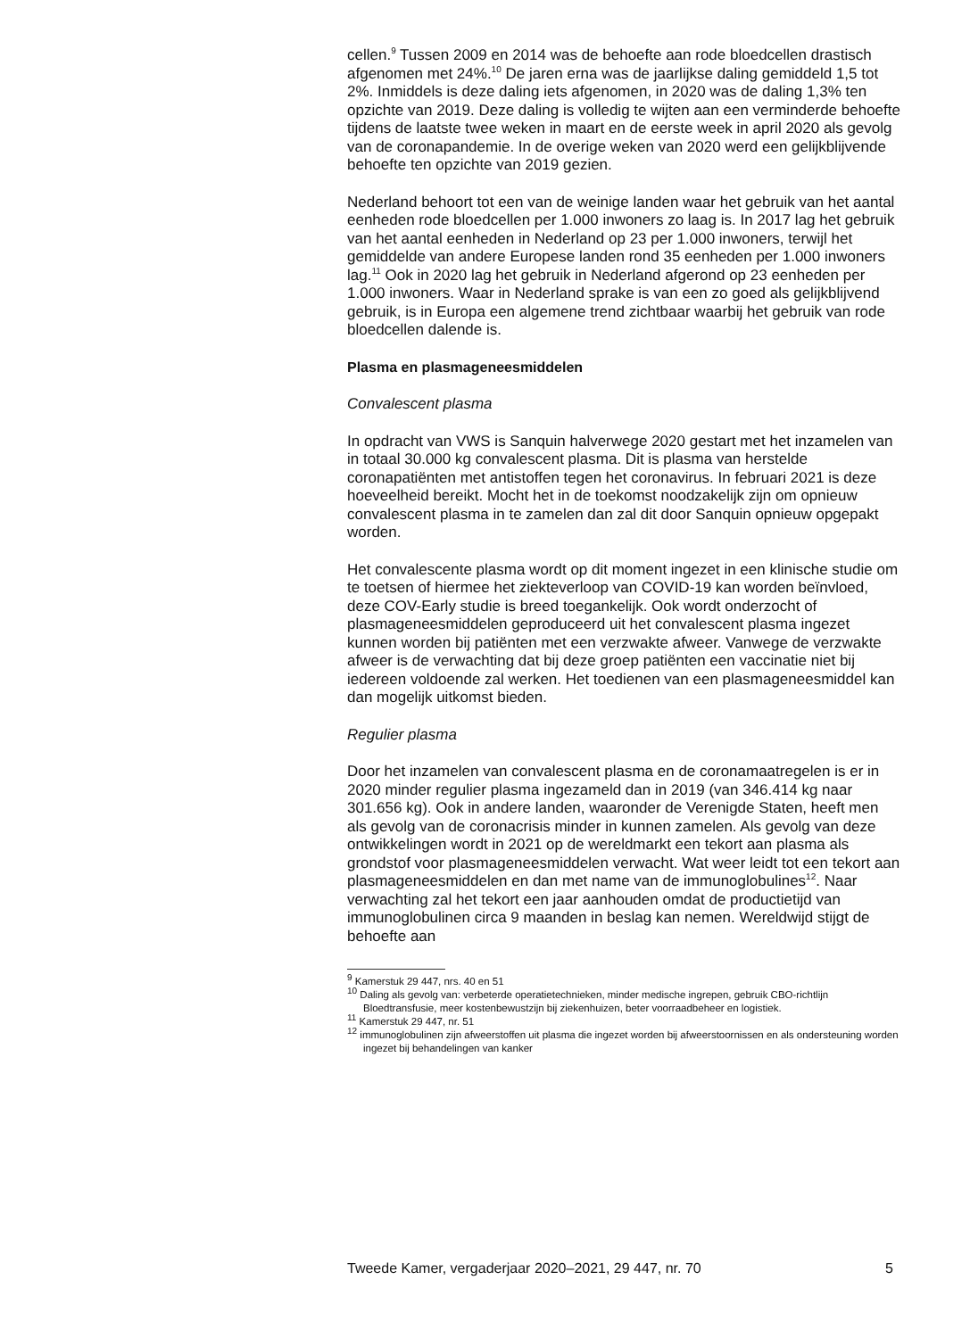cellen.<sup>9</sup> Tussen 2009 en 2014 was de behoefte aan rode bloedcellen drastisch afgenomen met 24%.<sup>10</sup> De jaren erna was de jaarlijkse daling gemiddeld 1,5 tot 2%. Inmiddels is deze daling iets afgenomen, in 2020 was de daling 1,3% ten opzichte van 2019. Deze daling is volledig te wijten aan een verminderde behoefte tijdens de laatste twee weken in maart en de eerste week in april 2020 als gevolg van de coronapandemie. In de overige weken van 2020 werd een gelijkblijvende behoefte ten opzichte van 2019 gezien.
Nederland behoort tot een van de weinige landen waar het gebruik van het aantal eenheden rode bloedcellen per 1.000 inwoners zo laag is. In 2017 lag het gebruik van het aantal eenheden in Nederland op 23 per 1.000 inwoners, terwijl het gemiddelde van andere Europese landen rond 35 eenheden per 1.000 inwoners lag.<sup>11</sup> Ook in 2020 lag het gebruik in Nederland afgerond op 23 eenheden per 1.000 inwoners. Waar in Nederland sprake is van een zo goed als gelijkblijvend gebruik, is in Europa een algemene trend zichtbaar waarbij het gebruik van rode bloedcellen dalende is.
Plasma en plasmageneesmiddelen
Convalescent plasma
In opdracht van VWS is Sanquin halverwege 2020 gestart met het inzamelen van in totaal 30.000 kg convalescent plasma. Dit is plasma van herstelde coronapatiënten met antistoffen tegen het coronavirus. In februari 2021 is deze hoeveelheid bereikt. Mocht het in de toekomst noodzakelijk zijn om opnieuw convalescent plasma in te zamelen dan zal dit door Sanquin opnieuw opgepakt worden.
Het convalescente plasma wordt op dit moment ingezet in een klinische studie om te toetsen of hiermee het ziekteverloop van COVID-19 kan worden beïnvloed, deze COV-Early studie is breed toegankelijk. Ook wordt onderzocht of plasmageneesmiddelen geproduceerd uit het convalescent plasma ingezet kunnen worden bij patiënten met een verzwakte afweer. Vanwege de verzwakte afweer is de verwachting dat bij deze groep patiënten een vaccinatie niet bij iedereen voldoende zal werken. Het toedienen van een plasmageneesmiddel kan dan mogelijk uitkomst bieden.
Regulier plasma
Door het inzamelen van convalescent plasma en de coronamaatregelen is er in 2020 minder regulier plasma ingezameld dan in 2019 (van 346.414 kg naar 301.656 kg). Ook in andere landen, waaronder de Verenigde Staten, heeft men als gevolg van de coronacrisis minder in kunnen zamelen. Als gevolg van deze ontwikkelingen wordt in 2021 op de wereldmarkt een tekort aan plasma als grondstof voor plasmageneesmiddelen verwacht. Wat weer leidt tot een tekort aan plasmageneesmiddelen en dan met name van de immunoglobulines<sup>12</sup>. Naar verwachting zal het tekort een jaar aanhouden omdat de productietijd van immunoglobulinen circa 9 maanden in beslag kan nemen. Wereldwijd stijgt de behoefte aan
<sup>9</sup> Kamerstuk 29 447, nrs. 40 en 51
<sup>10</sup> Daling als gevolg van: verbeterde operatietechnieken, minder medische ingrepen, gebruik CBO-richtlijn Bloedtransfusie, meer kostenbewustzijn bij ziekenhuizen, beter voorraadbeheer en logistiek.
<sup>11</sup> Kamerstuk 29 447, nr. 51
<sup>12</sup> immunoglobulinen zijn afweerstoffen uit plasma die ingezet worden bij afweerstoornissen en als ondersteuning worden ingezet bij behandelingen van kanker
Tweede Kamer, vergaderjaar 2020–2021, 29 447, nr. 70 5